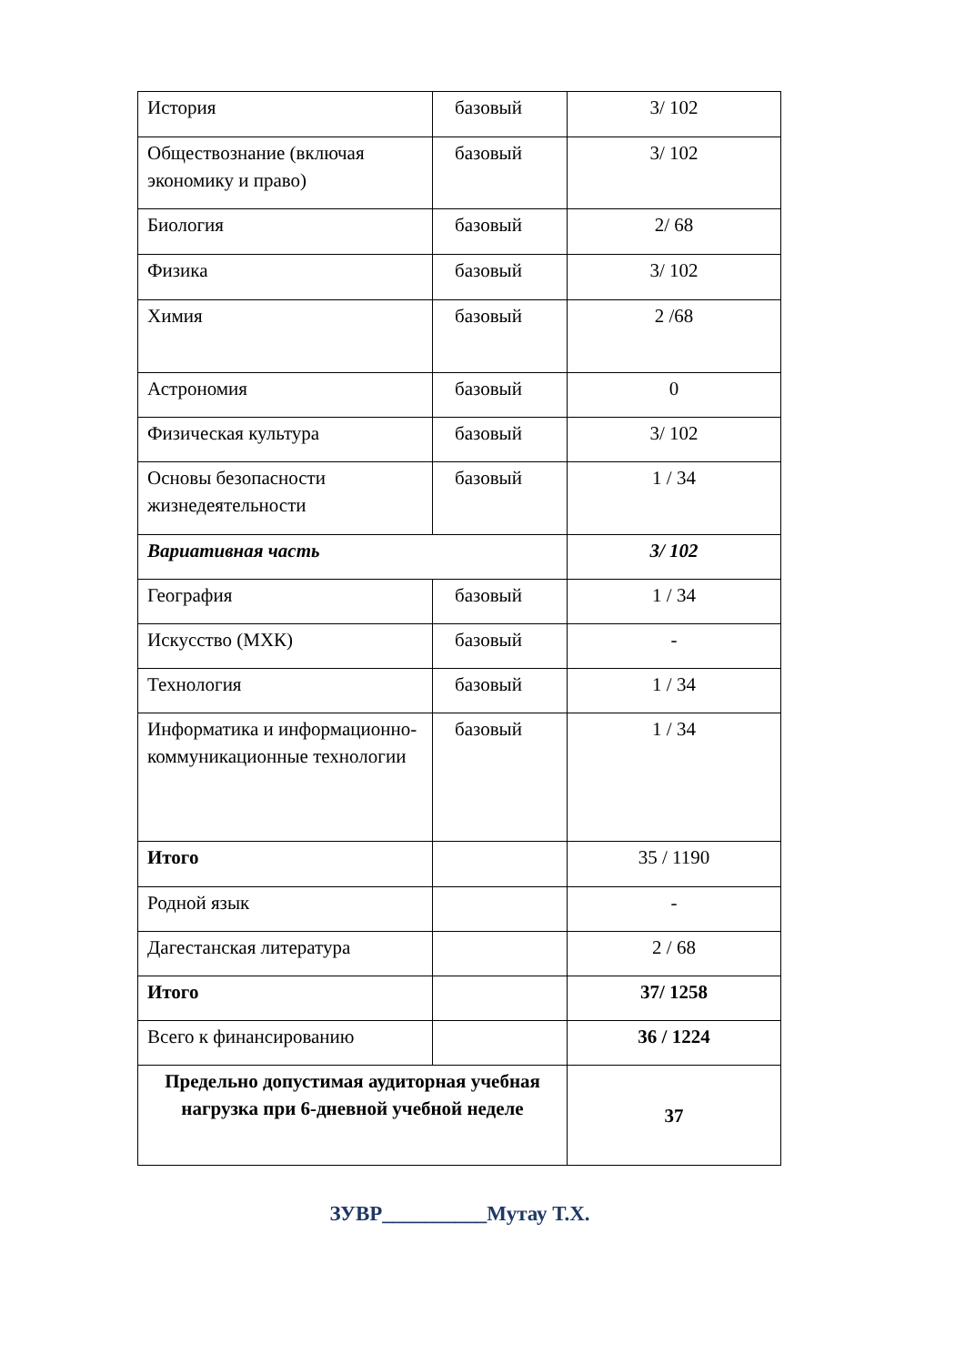| История | базовый | 3/ 102 |
| Обществознание (включая экономику и право) | базовый | 3/ 102 |
| Биология | базовый | 2/ 68 |
| Физика | базовый | 3/ 102 |
| Химия | базовый | 2 /68 |
| Астрономия | базовый | 0 |
| Физическая культура | базовый | 3/ 102 |
| Основы безопасности жизнедеятельности | базовый | 1 / 34 |
| Вариативная часть | | 3/ 102 |
| География | базовый | 1 / 34 |
| Искусство (МХК) | базовый | - |
| Технология | базовый | 1 / 34 |
| Информатика и информационно-коммуникационные технологии | базовый | 1 / 34 |
| Итого | | 35 / 1190 |
| Родной язык | | - |
| Дагестанская литература | | 2 / 68 |
| Итого | | 37/ 1258 |
| Всего к финансированию | | 36 / 1224 |
| Предельно допустимая аудиторная учебная нагрузка при 6-дневной учебной неделе | | 37 |
ЗУВР__________Мутау Т.Х.